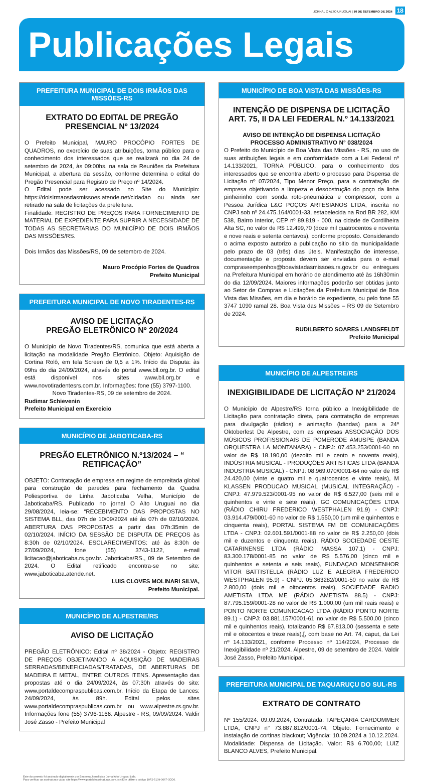JORNAL O ALTO URUGUAI | 10 DE SETEMBRO DE 2024 18
Publicações Legais
PREFEITURA MUNICIPAL DE DOIS IRMÃOS DAS MISSÕES-RS
EXTRATO DO EDITAL DE PREGÃO
PRESENCIAL Nº 13/2024
O Prefeito Municipal, MAURO PROCÓPIO FORTES DE QUADROS, no exercício de suas atribuições, torna público para o conhecimento dos interessados que se realizará no dia 24 de setembro de 2024, às 09:00hs, na sala de Reuniões da Prefeitura Municipal, a abertura da sessão, conforme determina o edital do Pregão Presencial para Registro de Preço nº 14/2024.
O Edital pode ser acessado no Site do Município: https://doisirmaosdasmissoes.atende.net/cidadao ou ainda ser retirado na sala de licitações da prefeitura.
Finalidade: REGISTRO DE PREÇOS PARA FORNECIMENTO DE MATERIAL DE EXPEDIENTE PARA SUPRIR A NECESSIDADE DE TODAS AS SECRETARIAS DO MUNICÍPIO DE DOIS IRMÃOS DAS MISSÕES/RS.
Dois Irmãos das Missões/RS, 09 de setembro de 2024.
Mauro Procópio Fortes de Quadros
Prefeito Municipal
PREFEITURA MUNICIPAL DE NOVO TIRADENTES-RS
AVISO DE LICITAÇÃO
PREGÃO ELETRÔNICO Nº 20/2024
O Município de Novo Tiradentes/RS, comunica que está aberta a licitação na modalidade Pregão Eletrônico. Objeto: Aquisição de Cortina Rolô, em tela Screen de 0,5 a 1%. Início da Disputa: às 09hs do dia 24/09/2024, através do portal www.bll.org.br. O edital está disponível nos sites www.bll.org.br e www.novotiradentesrs.com.br. Informações: fone (55) 3797-1100.
Novo Tiradentes-RS, 09 de setembro de 2024.
Rudimar Schievenin
Prefeito Municipal em Exercício
MUNICÍPIO DE JABOTICABA-RS
PREGÃO ELETRÔNICO N.º13/2024 – “ RETIFICAÇÃO”
OBJETO: Contratação de empresa em regime de empreitada global para construção de paredes para fechamento da Quadra Poliesportiva de Linha Jaboticaba Velha, Município de Jaboticaba/RS. Publicado no jornal O Alto Uruguai no dia 29/08/2024, leia-se: “RECEBIMENTO DAS PROPOSTAS NO SISTEMA BLL, das 07h de 10/09/2024 até às 07h de 02/10/2024. ABERTURA DAS PROPOSTAS a partir das 07h:35min de 02/10/2024. INÍCIO DA SESSÃO DE DISPUTA DE PREÇOS às 8:30h de 02/10/2024. ESCLARECIMENTOS: até às 8:30h de 27/09/2024, fone (55) 3743-1122, e-mail licitacao@jaboticaba.rs.gov.br. Jaboticaba/RS., 09 de Setembro de 2024. O Edital retificado encontra-se no site: www.jaboticaba.atende.net.
LUIS CLOVES MOLINARI SILVA,
Prefeito Municipal.
MUNICÍPIO DE ALPESTRE/RS
AVISO DE LICITAÇÃO
PREGÃO ELETRÔNICO: Edital nº 38/2024 - Objeto: REGISTRO DE PREÇOS OBJETIVANDO A AQUISIÇÃO DE MADEIRAS SERRADAS/BENEFICIADAS/TRATADAS, DE ABERTURAS DE MADEIRA E METAL, ENTRE OUTROS ITENS. Apresentação das propostas até o dia 24/09/2024, às 07:30h através do site: www.portaldecompraspublicas.com.br. Início da Etapa de Lances: 24/09/2024, às 89h. Edital pelos sites www.portaldecompraspublicas.com.br ou www.alpestre.rs.gov.br. Informações fone (55) 3796-1166. Alpestre - RS, 09/09/2024. Valdir José Zasso - Prefeito Municipal
MUNICÍPIO DE BOA VISTA DAS MISSÕES-RS
INTENÇÃO DE DISPENSA DE LICITAÇÃO
ART. 75, II DA LEI FEDERAL N.º 14.133/2021
AVISO DE INTENÇÃO DE DISPENSA LICITAÇÃO
PROCESSO ADMINISTRATIVO N° 038/2024
O Prefeito do Município de Boa Vista das Missões - RS, no uso de suas atribuições legais e em conformidade com a Lei Federal nº 14.133/2021, TORNA PÚBLICO, para o conhecimento dos interessados que se encontra aberto o processo para Dispensa de Licitação nº 07/2024, Tipo Menor Preço, para a contratação de empresa objetivando a limpeza e desobstrução do poço da linha pinheirinho com sonda roto-pneumática e compressor, com a Pessoa Jurídica L&G POÇOS ARTESIANOS LTDA, inscrita no CNPJ sob nº 24.475.164/0001-33, estabelecida na Rod BR 282, KM 538, Bairro Interior, CEP nº 89.819 - 000, na cidade de Cordilheira Alta SC, no valor de R$ 12.499,70 (doze mil quatrocentos e noventa e nove reais e setenta centavos), conforme proposto. Considerando o acima exposto autorizo a publicação no sitio da municipalidade pelo prazo de 03 (três) dias úteis. Manifestação de interesse, documentação e proposta devem ser enviadas para o e-mail compraseempenhos@boavistadasmissoes.rs.gov.br ou entregues na Prefeitura Municipal em horário de atendimento até às 16h30min do dia 12/09/2024. Maiores informações poderão ser obtidas junto ao Setor de Compras e Licitações da Prefeitura Municipal de Boa Vista das Missões, em dia e horário de expediente, ou pelo fone 55 3747 1090 ramal 28. Boa Vista das Missões – RS 09 de Setembro de 2024.
RUDILBERTO SOARES LANDSFELDT
Prefeito Municipal
MUNICÍPIO DE ALPESTRE/RS
INEXIGIBILIDADE DE LICITAÇÃO Nº 21/2024
O Município de Alpestre/RS torna público a Inexigibilidade de Licitação para contratação direta, para contratação de empresas para divulgação (rádios) e animação (bandas) para a 24ª Oktoberfest De Alpestre, com as empresas ASSOCIAÇÃO DOS MÚSICOS PROFISSIONAIS DE POMERODE AMUSPE (BANDA ORQUESTRA LA MONTANARA) - CNPJ: 07.453.253/0001-60 no valor de R$ 18.190,00 (dezoito mil e cento e noventa reais), INDÚSTRIA MUSICAL - PRODUÇÕES ARTISTICAS LTDA (BANDA INDUSTRIA MUSICAL) - CNPJ: 08.969.070/0001-64 no valor de R$ 24.420,00 (vinte e quatro mil e quatrocentos e vinte reais), M KLASSEN PRODUCAO MUSICAL (MUSICAL INTEGRAÇÃO) - CNPJ: 47.979.523/0001-95 no valor de R$ 6.527,00 (seis mil e quinhentos e vinte e sete reais), GC COMUNICAÇÕES LTDA (RÁDIO CHIRU FREDERICO WESTPHALEN 91.9) - CNPJ: 03.914.479/0001-60 no valor de R$ 1.550,00 (um mil e quinhentos e cinquenta reais), PORTAL SISTEMA FM DE COMUNICAÇÕES LTDA - CNPJ: 02.601.591/0001-88 no valor de R$ 2.250,00 (dois mil e duzentos e cinquenta reais), RÁDIO SOCIEDADE OESTE CATARINENSE LTDA (RÁDIO MASSA 107.1) - CNPJ: 83.300.178/0001-85 no valor de R$ 5.576,00 (cinco mil e quinhentos e setenta e seis reais), FUNDAÇAO MONSENHOR VITOR BATTISTELLA (RÁDIO LUZ E ALEGRIA FREDERICO WESTPHALEN 95.9) - CNPJ: 05.363282/0001-50 no valor de R$ 2.800,00 (dois mil e oitocentos reais), SOCIEDADE RADIO AMETISTA LTDA ME (RÁDIO AMETISTA 88.5) - CNPJ: 87.795.159/0001-28 no valor de R$ 1.000,00 (um mil reais reais) e PONTO NORTE COMUNICACAO LTDA (RÁDIO PONTO NORTE 89.1) - CNPJ: 03.881.157/0001-61 no valor de R$ 5.500,00 (cinco mil e quinhentos reais), totalizando R$ 67.813,00 (sessenta e sete mil e oitocentos e treze reais),[, com base no Art. 74, caput, da Lei nº 14.133/2021, conforme Processo nº 114/2024, Processo de Inexigibilidade nº 21/2024. Alpestre, 09 de setembro de 2024. Valdir José Zasso, Prefeito Municipal.
PREFEITURA MUNICIPAL DE TAQUARUÇU DO SUL-RS
EXTRATO DE CONTRATO
Nº 155/2024: 09.09.2024; Contratada: TAPEÇARIA CARDOMMER LTDA, CNPJ n° 73.887.812/0001-74; Objeto: Fornecimento e instalação de cortinas blackout; Vigência: 10.09.2024 a 10.12.2024. Modalidade: Dispensa de Licitação. Valor: R$ 6.700,00; LUIZ BLANCO ALVES, Prefeito Municipal.
Este documento foi assinado digitalmente por Empresa Jornalistica Jornal Alto Uruguai Ltda.
Para verificar as assinaturas vá ao site https://www.portaldeassinaturas.com.br:443 e utilize o código 10F2-5109-3067-3DD6.